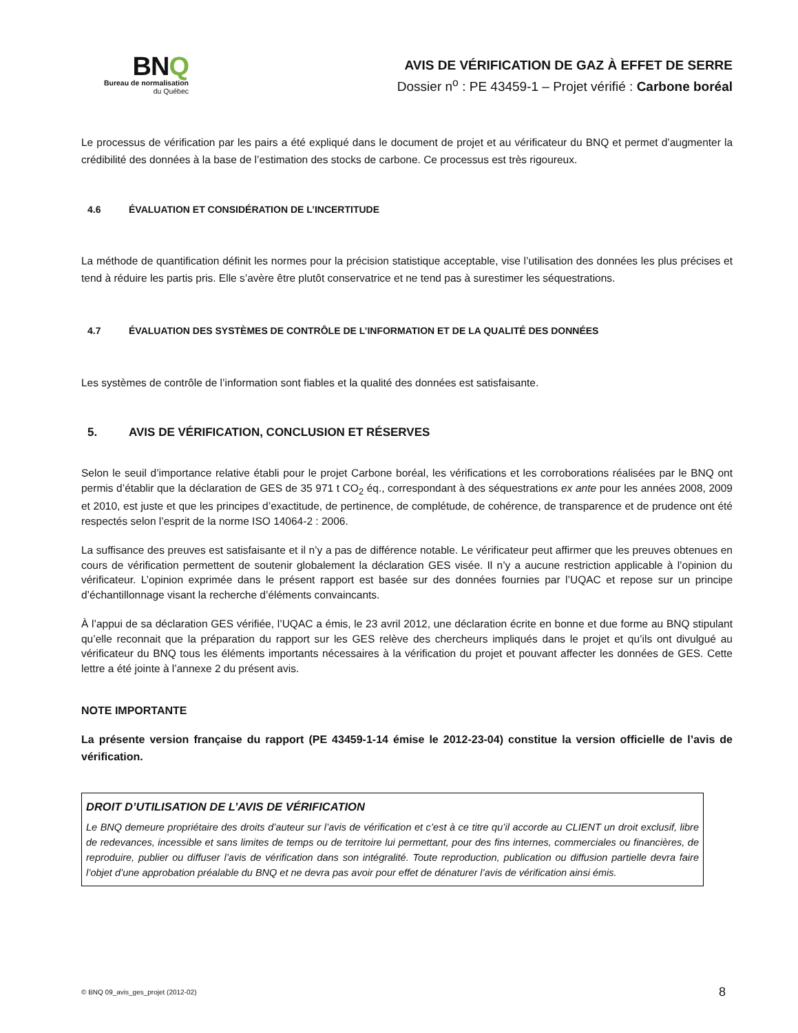BNQ
Bureau de normalisation
du Québec
AVIS DE VÉRIFICATION DE GAZ À EFFET DE SERRE
Dossier n<sup>o</sup> : PE 43459-1 – Projet vérifié : Carbone boréal
Le processus de vérification par les pairs a été expliqué dans le document de projet et au vérificateur du BNQ et permet d’augmenter la crédibilité des données à la base de l’estimation des stocks de carbone. Ce processus est très rigoureux.
4.6 ÉVALUATION ET CONSIDÉRATION DE L’INCERTITUDE
La méthode de quantification définit les normes pour la précision statistique acceptable, vise l’utilisation des données les plus précises et tend à réduire les partis pris. Elle s’avère être plutôt conservatrice et ne tend pas à surestimer les séquestrations.
4.7 ÉVALUATION DES SYSTÈMES DE CONTRÔLE DE L’INFORMATION ET DE LA QUALITÉ DES DONNÉES
Les systèmes de contrôle de l’information sont fiables et la qualité des données est satisfaisante.
5. AVIS DE VÉRIFICATION, CONCLUSION ET RÉSERVES
Selon le seuil d’importance relative établi pour le projet Carbone boréal, les vérifications et les corroborations réalisées par le BNQ ont permis d’établir que la déclaration de GES de 35 971 t CO<sub>2</sub> éq., correspondant à des séquestrations ex ante pour les années 2008, 2009 et 2010, est juste et que les principes d’exactitude, de pertinence, de complétude, de cohérence, de transparence et de prudence ont été respectés selon l’esprit de la norme ISO 14064-2 : 2006.
La suffisance des preuves est satisfaisante et il n’y a pas de différence notable. Le vérificateur peut affirmer que les preuves obtenues en cours de vérification permettent de soutenir globalement la déclaration GES visée. Il n’y a aucune restriction applicable à l’opinion du vérificateur. L’opinion exprimée dans le présent rapport est basée sur des données fournies par l’UQAC et repose sur un principe d’échantillonnage visant la recherche d’éléments convaincants.
À l’appui de sa déclaration GES vérifiée, l’UQAC a émis, le 23 avril 2012, une déclaration écrite en bonne et due forme au BNQ stipulant qu’elle reconnait que la préparation du rapport sur les GES relève des chercheurs impliqués dans le projet et qu’ils ont divulgué au vérificateur du BNQ tous les éléments importants nécessaires à la vérification du projet et pouvant affecter les données de GES. Cette lettre a été jointe à l’annexe 2 du présent avis.
NOTE IMPORTANTE
La présente version française du rapport (PE 43459-1-14 émise le 2012-23-04) constitue la version officielle de l’avis de vérification.
DROIT D’UTILISATION DE L’AVIS DE VÉRIFICATION
Le BNQ demeure propriétaire des droits d’auteur sur l’avis de vérification et c’est à ce titre qu’il accorde au CLIENT un droit exclusif, libre de redevances, incessible et sans limites de temps ou de territoire lui permettant, pour des fins internes, commerciales ou financières, de reproduire, publier ou diffuser l’avis de vérification dans son intégralité. Toute reproduction, publication ou diffusion partielle devra faire l’objet d’une approbation préalable du BNQ et ne devra pas avoir pour effet de dénaturer l’avis de vérification ainsi émis.
© BNQ 09_avis_ges_projet (2012-02) 8